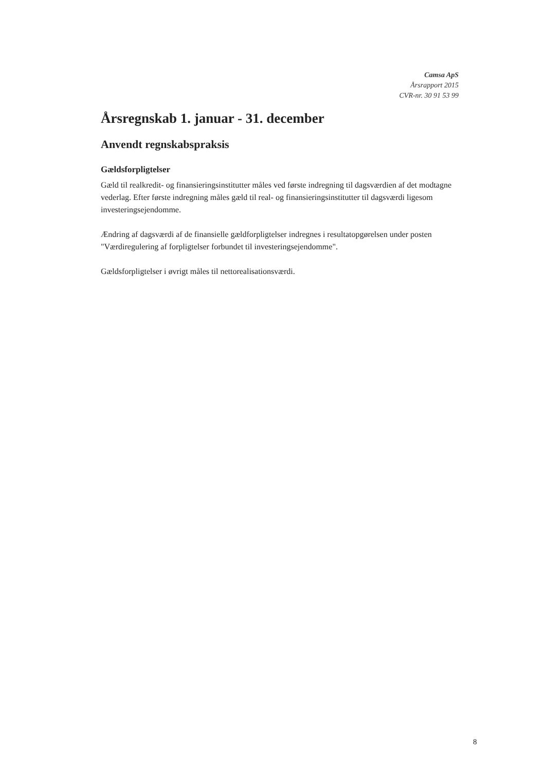Camsa ApS
Årsrapport 2015
CVR-nr. 30 91 53 99
Årsregnskab 1. januar - 31. december
Anvendt regnskabspraksis
Gældsforpligtelser
Gæld til realkredit- og finansieringsinstitutter måles ved første indregning til dagsværdien af det modtagne vederlag. Efter første indregning måles gæld til real- og finansieringsinstitutter til dagsværdi ligesom investeringsejendomme.
Ændring af dagsværdi af de finansielle gældforpligtelser indregnes i resultatopgørelsen under posten "Værdiregulering af forpligtelser forbundet til investeringsejendomme".
Gældsforpligtelser i øvrigt måles til nettorealisationsværdi.
8